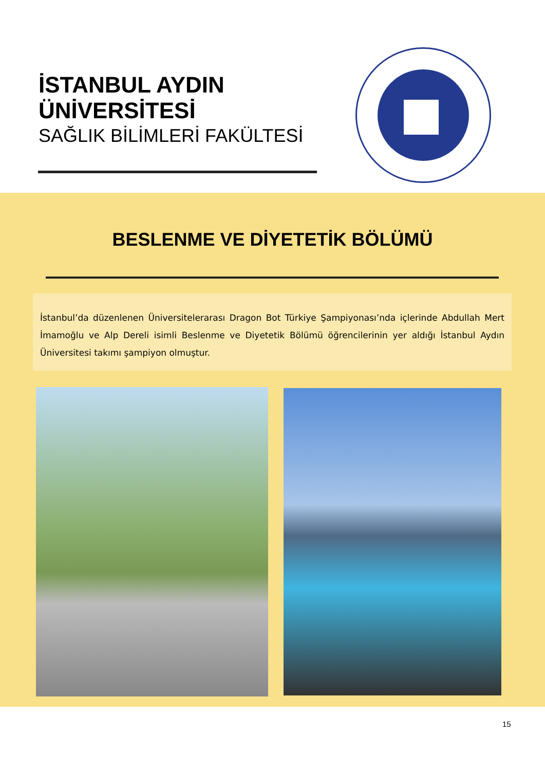İSTANBUL AYDIN
ÜNİVERSİTESİ
SAĞLIK BİLİMLERİ FAKÜLTESİ
BESLENME VE DİYETETİK BÖLÜMÜ
İstanbul’da düzenlenen Üniversitelerarası Dragon Bot Türkiye Şampiyonası’nda içlerinde Abdullah Mert İmamoğlu ve Alp Dereli isimli Beslenme ve Diyetetik Bölümü öğrencilerinin yer aldığı İstanbul Aydın Üniversitesi takımı şampiyon olmuştur.
15